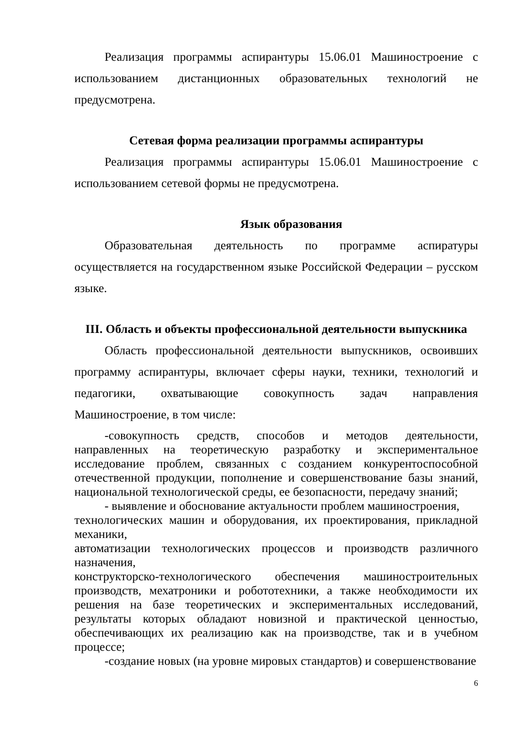Реализация программы аспирантуры 15.06.01 Машиностроение с использованием дистанционных образовательных технологий не предусмотрена.
Сетевая форма реализации программы аспирантуры
Реализация программы аспирантуры 15.06.01 Машиностроение с использованием сетевой формы не предусмотрена.
Язык образования
Образовательная деятельность по программе аспиратуры осуществляется на государственном языке Российской Федерации – русском языке.
III. Область и объекты профессиональной деятельности выпускника
Область профессиональной деятельности выпускников, освоивших программу аспирантуры, включает сферы науки, техники, технологий и педагогики, охватывающие совокупность задач направления Машиностроение, в том числе:
-совокупность средств, способов и методов деятельности, направленных на теоретическую разработку и экспериментальное исследование проблем, связанных с созданием конкурентоспособной отечественной продукции, пополнение и совершенствование базы знаний, национальной технологической среды, ее безопасности, передачу знаний;
- выявление и обоснование актуальности проблем машиностроения,
технологических машин и оборудования, их проектирования, прикладной механики,
автоматизации технологических процессов и производств различного назначения,
конструкторско-технологического обеспечения машиностроительных производств, мехатроники и робототехники, а также необходимости их решения на базе теоретических и экспериментальных исследований, результаты которых обладают новизной и практической ценностью, обеспечивающих их реализацию как на производстве, так и в учебном процессе;
-создание новых (на уровне мировых стандартов) и совершенствование
6